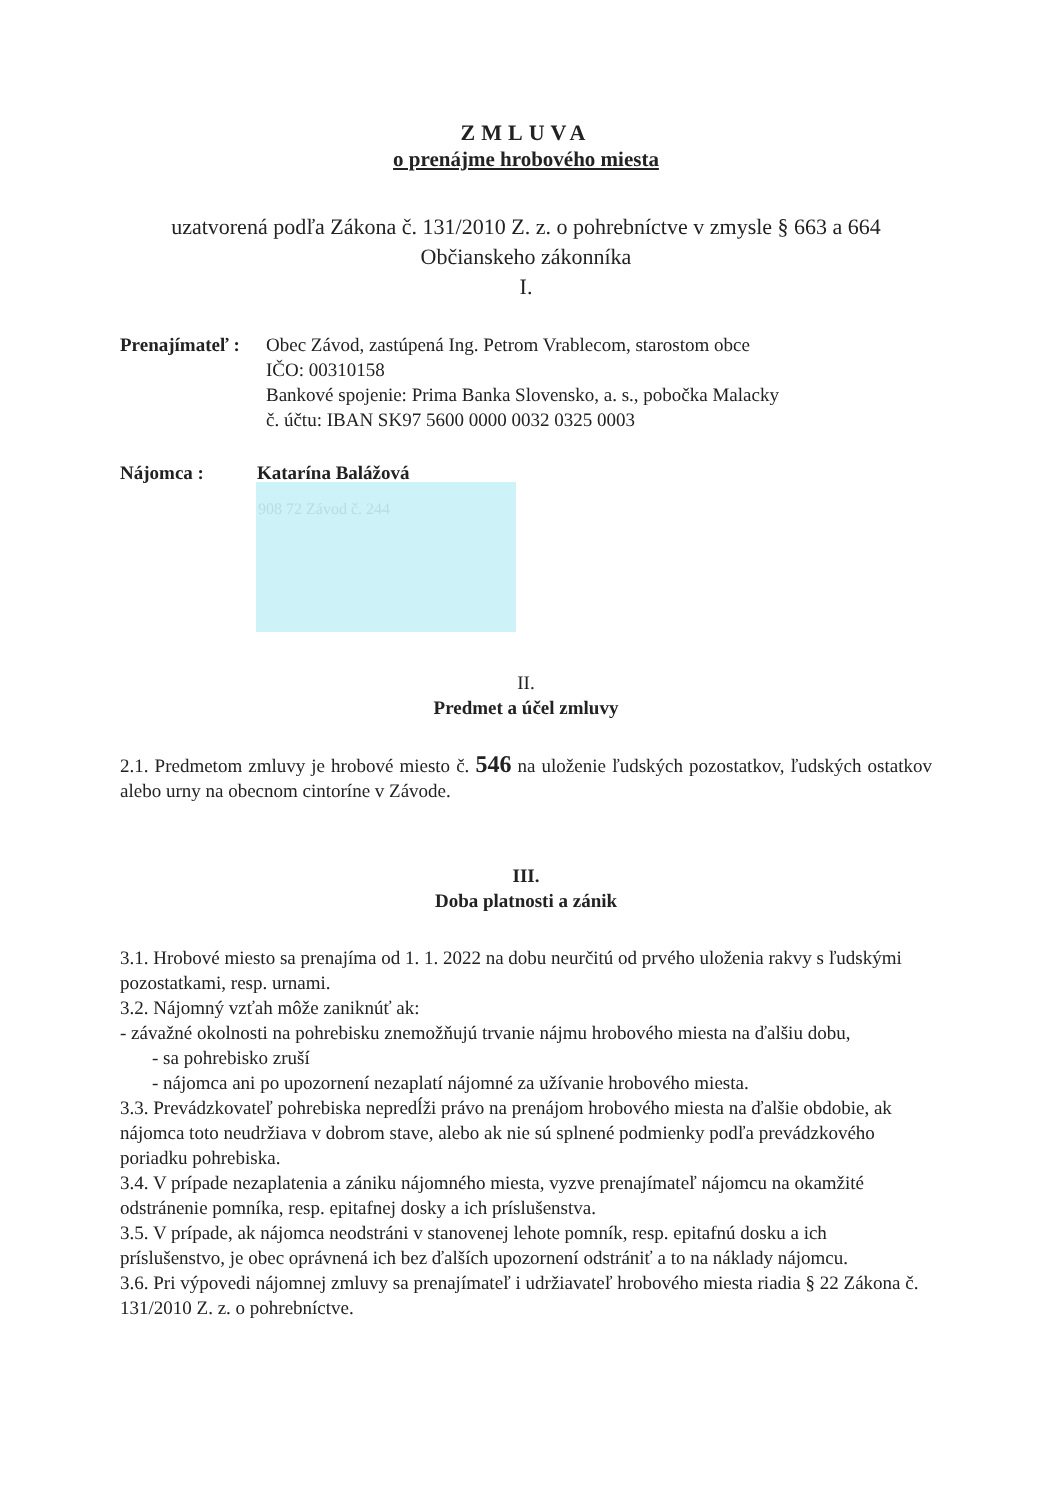ZMLUVA
o prenájme hrobového miesta
uzatvorená podľa Zákona č. 131/2010 Z. z. o pohrebníctve v zmysle § 663 a 664
Občianskeho zákonníka
I.
Prenajímateľ :
Obec Závod, zastúpená Ing. Petrom Vrablecom, starostom obce
IČO: 00310158
Bankové spojenie: Prima Banka Slovensko, a. s., pobočka Malacky
č. účtu: IBAN SK97 5600 0000 0032 0325 0003
Nájomca : Katarína Balážová
908 72 Závod č. 244
II.
Predmet a účel zmluvy
2.1. Predmetom zmluvy je hrobové miesto č. 546 na uloženie ľudských pozostatkov, ľudských ostatkov alebo urny na obecnom cintoríne v Závode.
III.
Doba platnosti a zánik
3.1. Hrobové miesto sa prenajíma od 1. 1. 2022 na dobu neurčitú od prvého uloženia rakvy s ľudskými
pozostatkami, resp. urnami.
3.2. Nájomný vzťah môže zaniknúť ak:
- závažné okolnosti na pohrebisku znemožňujú trvanie nájmu hrobového miesta na ďalšiu dobu,
- sa pohrebisko zruší
- nájomca ani po upozornení nezaplatí nájomné za užívanie hrobového miesta.
3.3. Prevádzkovateľ pohrebiska nepredĺži právo na prenájom hrobového miesta na ďalšie obdobie, ak nájomca toto neudržiava v dobrom stave, alebo ak nie sú splnené podmienky podľa prevádzkového poriadku pohrebiska.
3.4. V prípade nezaplatenia a zániku nájomného miesta, vyzve prenajímateľ nájomcu na okamžité odstránenie pomníka, resp. epitafnej dosky a ich príslušenstva.
3.5. V prípade, ak nájomca neodstráni v stanovenej lehote pomník, resp. epitafnú dosku a ich príslušenstvo, je obec oprávnená ich bez ďalších upozornení odstrániť a to na náklady nájomcu.
3.6. Pri výpovedi nájomnej zmluvy sa prenajímateľ i udržiavateľ hrobového miesta riadia § 22 Zákona č. 131/2010 Z. z. o pohrebníctve.